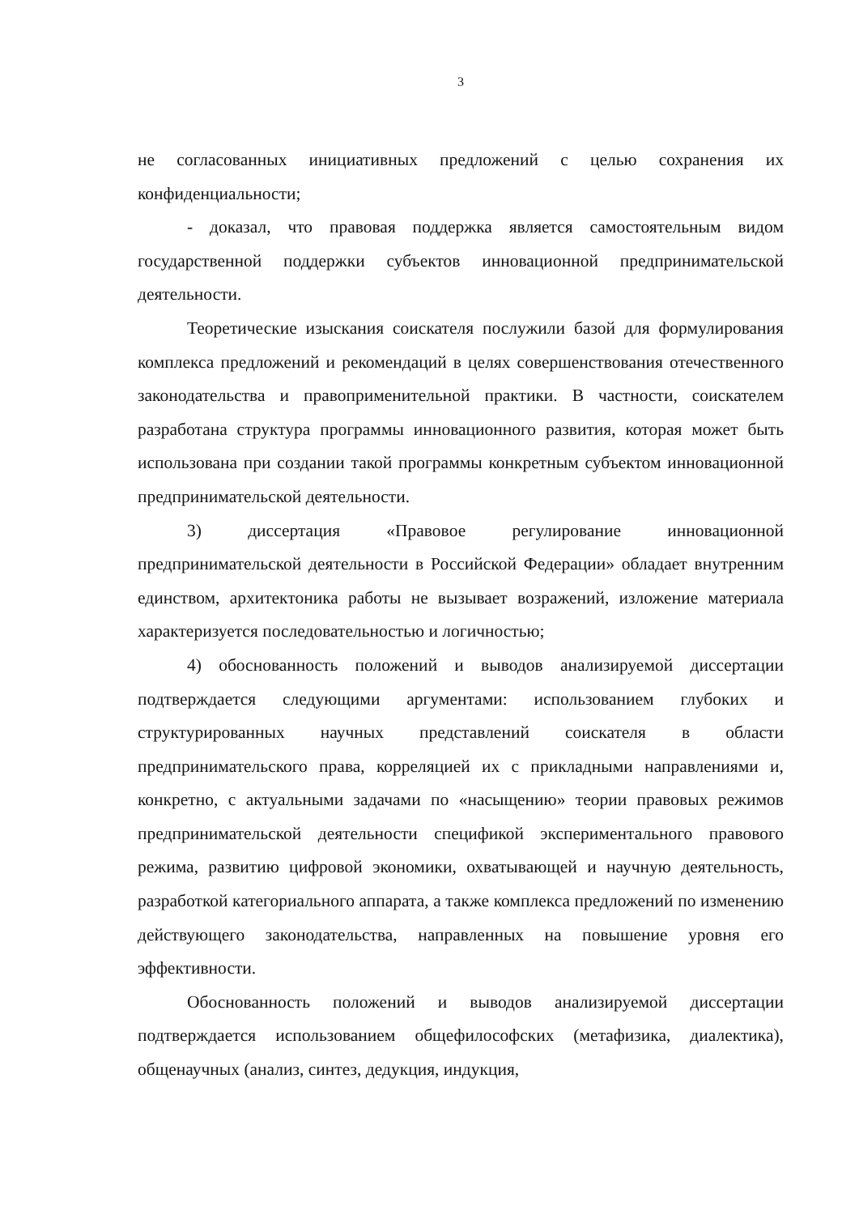3
не согласованных инициативных предложений с целью сохранения их конфиденциальности;
- доказал, что правовая поддержка является самостоятельным видом государственной поддержки субъектов инновационной предпринимательской деятельности.
Теоретические изыскания соискателя послужили базой для формулирования комплекса предложений и рекомендаций в целях совершенствования отечественного законодательства и правоприменительной практики. В частности, соискателем разработана структура программы инновационного развития, которая может быть использована при создании такой программы конкретным субъектом инновационной предпринимательской деятельности.
3) диссертация «Правовое регулирование инновационной предпринимательской деятельности в Российской Федерации» обладает внутренним единством, архитектоника работы не вызывает возражений, изложение материала характеризуется последовательностью и логичностью;
4) обоснованность положений и выводов анализируемой диссертации подтверждается следующими аргументами: использованием глубоких и структурированных научных представлений соискателя в области предпринимательского права, корреляцией их с прикладными направлениями и, конкретно, с актуальными задачами по «насыщению» теории правовых режимов предпринимательской деятельности спецификой экспериментального правового режима, развитию цифровой экономики, охватывающей и научную деятельность, разработкой категориального аппарата, а также комплекса предложений по изменению действующего законодательства, направленных на повышение уровня его эффективности.
Обоснованность положений и выводов анализируемой диссертации подтверждается использованием общефилософских (метафизика, диалектика), общенаучных (анализ, синтез, дедукция, индукция,